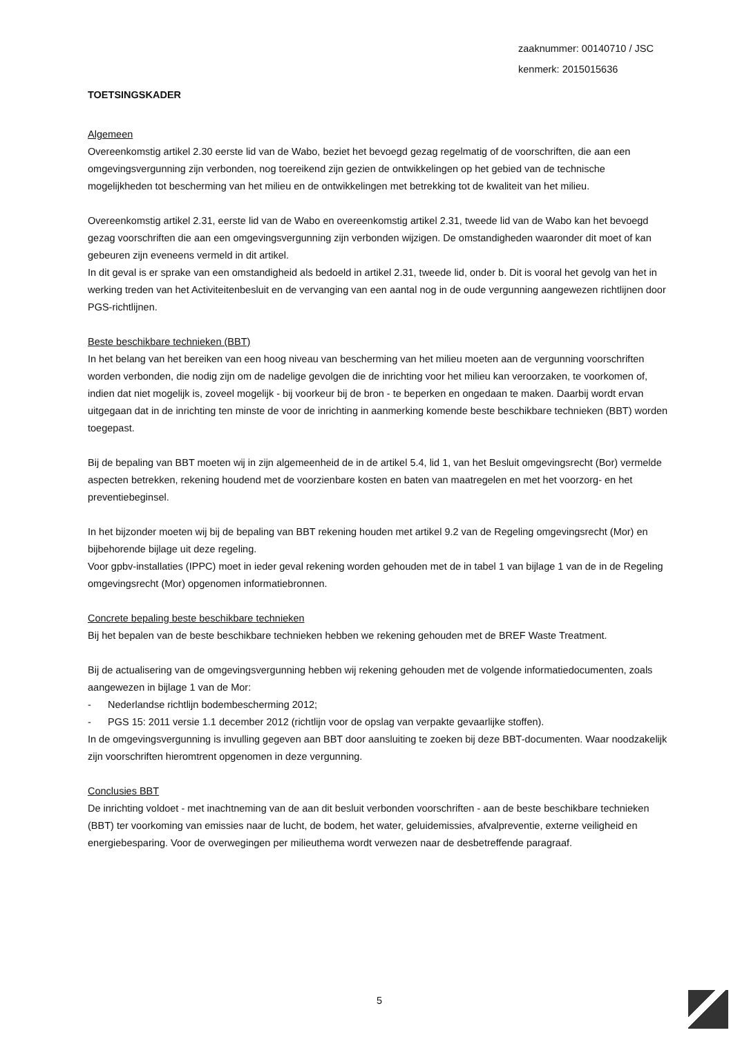zaaknummer: 00140710 / JSC
kenmerk: 2015015636
TOETSINGSKADER
Algemeen
Overeenkomstig artikel 2.30 eerste lid van de Wabo, beziet het bevoegd gezag regelmatig of de voorschriften, die aan een omgevingsvergunning zijn verbonden, nog toereikend zijn gezien de ontwikkelingen op het gebied van de technische mogelijkheden tot bescherming van het milieu en de ontwikkelingen met betrekking tot de kwaliteit van het milieu.
Overeenkomstig artikel 2.31, eerste lid van de Wabo en overeenkomstig artikel 2.31, tweede lid van de Wabo kan het bevoegd gezag voorschriften die aan een omgevingsvergunning zijn verbonden wijzigen. De omstandigheden waaronder dit moet of kan gebeuren zijn eveneens vermeld in dit artikel.
In dit geval is er sprake van een omstandigheid als bedoeld in artikel 2.31, tweede lid, onder b. Dit is vooral het gevolg van het in werking treden van het Activiteitenbesluit en de vervanging van een aantal nog in de oude vergunning aangewezen richtlijnen door PGS-richtlijnen.
Beste beschikbare technieken (BBT)
In het belang van het bereiken van een hoog niveau van bescherming van het milieu moeten aan de vergunning voorschriften worden verbonden, die nodig zijn om de nadelige gevolgen die de inrichting voor het milieu kan veroorzaken, te voorkomen of, indien dat niet mogelijk is, zoveel mogelijk - bij voorkeur bij de bron - te beperken en ongedaan te maken. Daarbij wordt ervan uitgegaan dat in de inrichting ten minste de voor de inrichting in aanmerking komende beste beschikbare technieken (BBT) worden toegepast.
Bij de bepaling van BBT moeten wij in zijn algemeenheid de in de artikel 5.4, lid 1, van het Besluit omgevingsrecht (Bor) vermelde aspecten betrekken, rekening houdend met de voorzienbare kosten en baten van maatregelen en met het voorzorg- en het preventiebeginsel.
In het bijzonder moeten wij bij de bepaling van BBT rekening houden met artikel 9.2 van de Regeling omgevingsrecht (Mor) en bijbehorende bijlage uit deze regeling.
Voor gpbv-installaties (IPPC) moet in ieder geval rekening worden gehouden met de in tabel 1 van bijlage 1 van de in de Regeling omgevingsrecht (Mor) opgenomen informatiebronnen.
Concrete bepaling beste beschikbare technieken
Bij het bepalen van de beste beschikbare technieken hebben we rekening gehouden met de BREF Waste Treatment.
Bij de actualisering van de omgevingsvergunning hebben wij rekening gehouden met de volgende informatiedocumenten, zoals aangewezen in bijlage 1 van de Mor:
- Nederlandse richtlijn bodembescherming 2012;
- PGS 15: 2011 versie 1.1 december 2012 (richtlijn voor de opslag van verpakte gevaarlijke stoffen).
In de omgevingsvergunning is invulling gegeven aan BBT door aansluiting te zoeken bij deze BBT-documenten. Waar noodzakelijk zijn voorschriften hieromtrent opgenomen in deze vergunning.
Conclusies BBT
De inrichting voldoet - met inachtneming van de aan dit besluit verbonden voorschriften - aan de beste beschikbare technieken (BBT) ter voorkoming van emissies naar de lucht, de bodem, het water, geluidemissies, afvalpreventie, externe veiligheid en energiebesparing. Voor de overwegingen per milieuthema wordt verwezen naar de desbetreffende paragraaf.
5